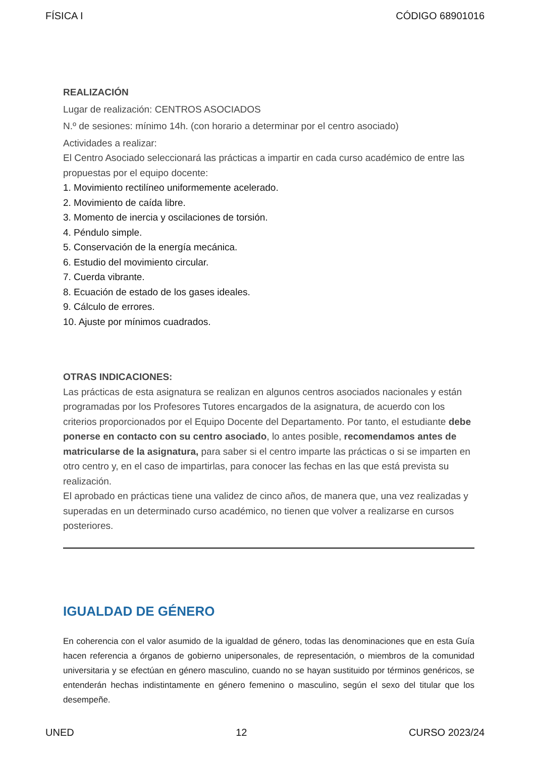FÍSICA I CÓDIGO 68901016
REALIZACIÓN
Lugar de realización: CENTROS ASOCIADOS
N.º de sesiones: mínimo 14h. (con horario a determinar por el centro asociado)
Actividades a realizar:
El Centro Asociado seleccionará las prácticas a impartir en cada curso académico de entre las propuestas por el equipo docente:
1. Movimiento rectilíneo uniformemente acelerado.
2. Movimiento de caída libre.
3. Momento de inercia y oscilaciones de torsión.
4. Péndulo simple.
5. Conservación de la energía mecánica.
6. Estudio del movimiento circular.
7. Cuerda vibrante.
8. Ecuación de estado de los gases ideales.
9. Cálculo de errores.
10. Ajuste por mínimos cuadrados.
OTRAS INDICACIONES:
Las prácticas de esta asignatura se realizan en algunos centros asociados nacionales y están programadas por los Profesores Tutores encargados de la asignatura, de acuerdo con los criterios proporcionados por el Equipo Docente del Departamento. Por tanto, el estudiante debe ponerse en contacto con su centro asociado, lo antes posible, recomendamos antes de matricularse de la asignatura, para saber si el centro imparte las prácticas o si se imparten en otro centro y, en el caso de impartirlas, para conocer las fechas en las que está prevista su realización.
El aprobado en prácticas tiene una validez de cinco años, de manera que, una vez realizadas y superadas en un determinado curso académico, no tienen que volver a realizarse en cursos posteriores.
IGUALDAD DE GÉNERO
En coherencia con el valor asumido de la igualdad de género, todas las denominaciones que en esta Guía hacen referencia a órganos de gobierno unipersonales, de representación, o miembros de la comunidad universitaria y se efectúan en género masculino, cuando no se hayan sustituido por términos genéricos, se entenderán hechas indistintamente en género femenino o masculino, según el sexo del titular que los desempeñe.
UNED 12 CURSO 2023/24